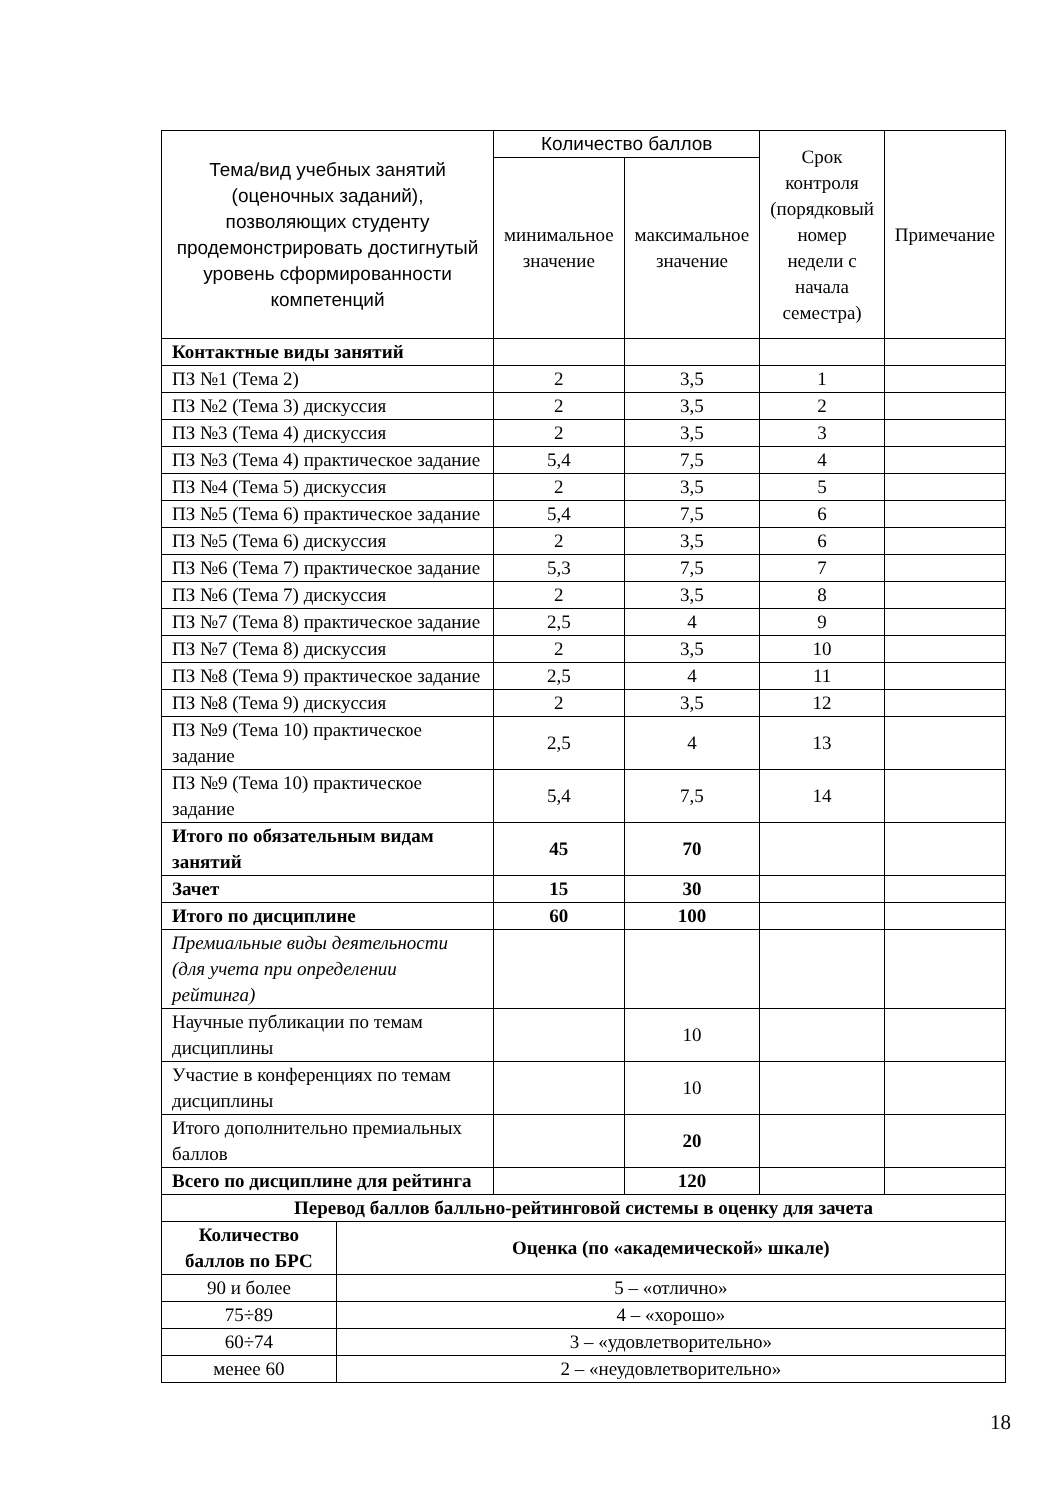| Тема/вид учебных занятий (оценочных заданий), позволяющих студенту продемонстрировать достигнутый уровень сформированности компетенций | | Количество баллов | | Срок контроля (порядковый номер недели с начала семестра) | Примечание |
| --- | --- | --- | --- | --- | --- |
| | | минимальное значение | максимальное значение | | |
| Контактные виды занятий | | | | | |
| ПЗ №1 (Тема 2) | | 2 | 3,5 | 1 | |
| ПЗ №2 (Тема 3) дискуссия | | 2 | 3,5 | 2 | |
| ПЗ №3 (Тема 4) дискуссия | | 2 | 3,5 | 3 | |
| ПЗ №3 (Тема 4) практическое задание | | 5,4 | 7,5 | 4 | |
| ПЗ №4 (Тема 5) дискуссия | | 2 | 3,5 | 5 | |
| ПЗ №5 (Тема 6) практическое задание | | 5,4 | 7,5 | 6 | |
| ПЗ №5 (Тема 6) дискуссия | | 2 | 3,5 | 6 | |
| ПЗ №6 (Тема 7) практическое задание | | 5,3 | 7,5 | 7 | |
| ПЗ №6 (Тема 7) дискуссия | | 2 | 3,5 | 8 | |
| ПЗ №7 (Тема 8) практическое задание | | 2,5 | 4 | 9 | |
| ПЗ №7 (Тема 8) дискуссия | | 2 | 3,5 | 10 | |
| ПЗ №8 (Тема 9) практическое задание | | 2,5 | 4 | 11 | |
| ПЗ №8 (Тема 9) дискуссия | | 2 | 3,5 | 12 | |
| ПЗ №9 (Тема 10) практическое задание | | 2,5 | 4 | 13 | |
| ПЗ №9 (Тема 10) практическое задание | | 5,4 | 7,5 | 14 | |
| Итого по обязательным видам занятий | | 45 | 70 | | |
| Зачет | | 15 | 30 | | |
| Итого по дисциплине | | 60 | 100 | | |
| Премиальные виды деятельности (для учета при определении рейтинга) | | | | | |
| Научные публикации по темам дисциплины | | | 10 | | |
| Участие в конференциях по темам дисциплины | | | 10 | | |
| Итого дополнительно премиальных баллов | | | 20 | | |
| Всего по дисциплине для рейтинга | | | 120 | | |
| Перевод баллов балльно-рейтинговой системы в оценку для зачета | | | | | |
| Количество баллов по БРС | Оценка (по «академической» шкале) | | | | |
| 90 и более | 5 – «отлично» | | | | |
| 75÷89 | 4 – «хорошо» | | | | |
| 60÷74 | 3 – «удовлетворительно» | | | | |
| менее 60 | 2 – «неудовлетворительно» | | | | |
18